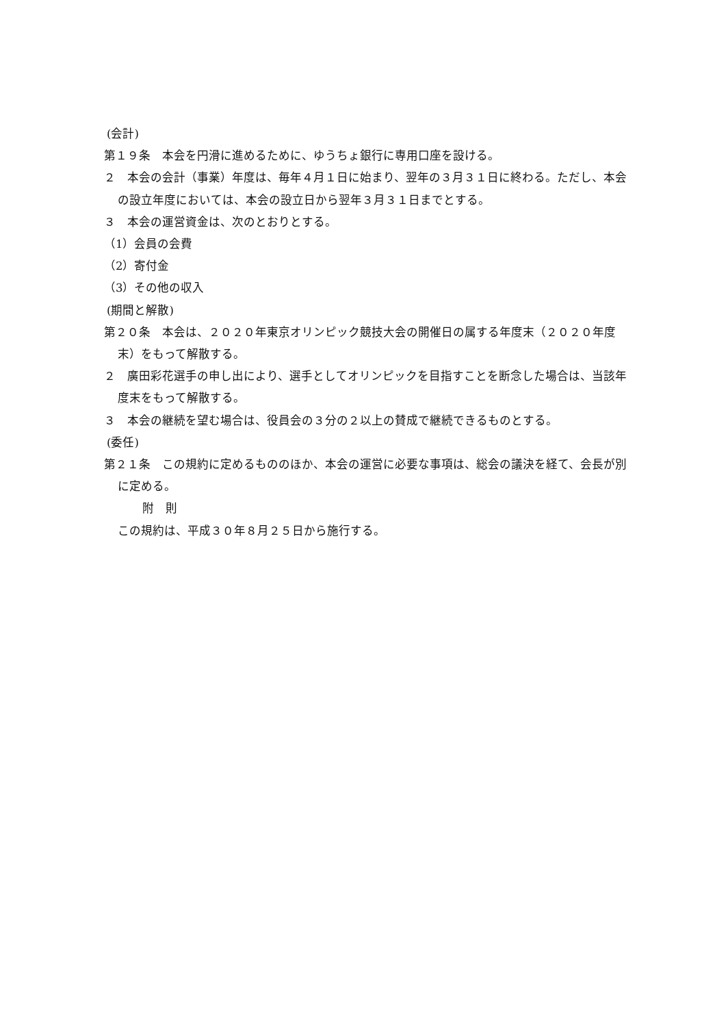(会計)
第１９条　本会を円滑に進めるために、ゆうちょ銀行に専用口座を設ける。
２　本会の会計（事業）年度は、毎年４月１日に始まり、翌年の３月３１日に終わる。ただし、本会の設立年度においては、本会の設立日から翌年３月３１日までとする。
３　本会の運営資金は、次のとおりとする。
（1）会員の会費
（2）寄付金
（3）その他の収入
(期間と解散)
第２０条　本会は、２０２０年東京オリンピック競技大会の開催日の属する年度末（２０２０年度末）をもって解散する。
２　廣田彩花選手の申し出により、選手としてオリンピックを目指すことを断念した場合は、当該年度末をもって解散する。
３　本会の継続を望む場合は、役員会の３分の２以上の賛成で継続できるものとする。
(委任)
第２１条　この規約に定めるもののほか、本会の運営に必要な事項は、総会の議決を経て、会長が別に定める。
附　則
この規約は、平成３０年８月２５日から施行する。